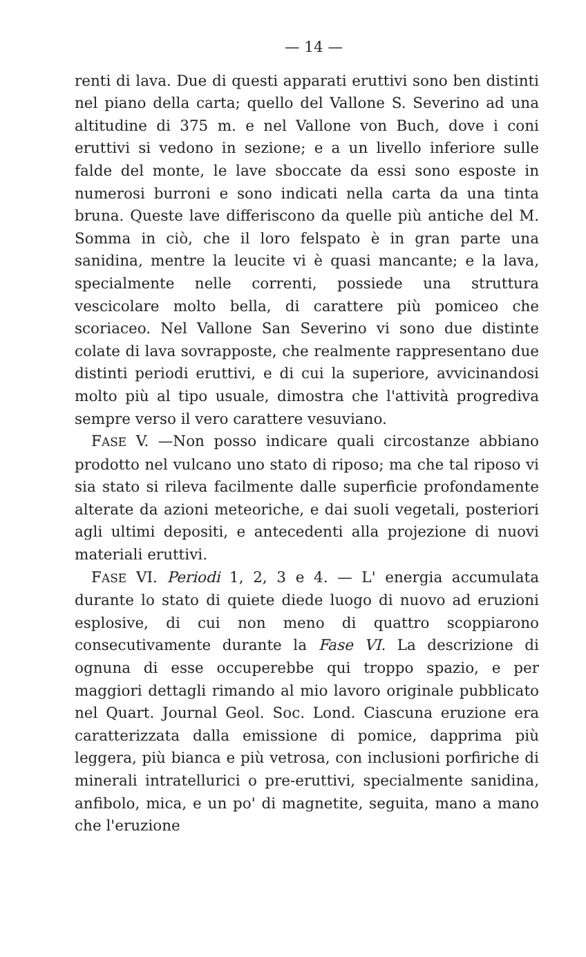— 14 —
renti di lava. Due di questi apparati eruttivi sono ben distinti nel piano della carta; quello del Vallone S. Severino ad una altitudine di 375 m. e nel Vallone von Buch, dove i coni eruttivi si vedono in sezione; e a un livello inferiore sulle falde del monte, le lave sboccate da essi sono esposte in numerosi burroni e sono indicati nella carta da una tinta bruna. Queste lave differiscono da quelle più antiche del M. Somma in ciò, che il loro felspato è in gran parte una sanidina, mentre la leucite vi è quasi mancante; e la lava, specialmente nelle correnti, possiede una struttura vescicolare molto bella, di carattere più pomiceo che scoriaceo. Nel Vallone San Severino vi sono due distinte colate di lava sovrapposte, che realmente rappresentano due distinti periodi eruttivi, e di cui la superiore, avvicinandosi molto più al tipo usuale, dimostra che l'attività progrediva sempre verso il vero carattere vesuviano.
FASE V. —Non posso indicare quali circostanze abbiano prodotto nel vulcano uno stato di riposo; ma che tal riposo vi sia stato si rileva facilmente dalle superficie profondamente alterate da azioni meteoriche, e dai suoli vegetali, posteriori agli ultimi depositi, e antecedenti alla projezione di nuovi materiali eruttivi.
FASE VI. Periodi 1, 2, 3 e 4. — L' energia accumulata durante lo stato di quiete diede luogo di nuovo ad eruzioni esplosive, di cui non meno di quattro scoppiarono consecutivamente durante la Fase VI. La descrizione di ognuna di esse occuperebbe qui troppo spazio, e per maggiori dettagli rimando al mio lavoro originale pubblicato nel Quart. Journal Geol. Soc. Lond. Ciascuna eruzione era caratterizzata dalla emissione di pomice, dapprima più leggera, più bianca e più vetrosa, con inclusioni porfiriche di minerali intratellurici o pre-eruttivi, specialmente sanidina, anfibolo, mica, e un po' di magnetite, seguita, mano a mano che l'eruzione